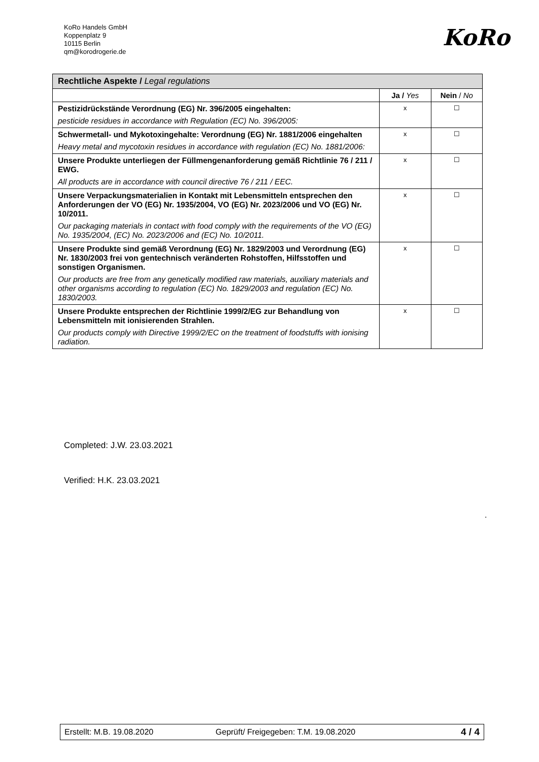KoRo Handels GmbH
Koppenplatz 9
10115 Berlin
qm@korodrogerie.de
KoRo
| Rechtliche Aspekte / Legal regulations | | |
| --- | --- | --- |
| | Ja / Yes | Nein / No |
| Pestizidrückstände Verordnung (EG) Nr. 396/2005 eingehalten: pesticide residues in accordance with Regulation (EC) No. 396/2005: | x | ☐ |
| Schwermetall- und Mykotoxingehalte: Verordnung (EG) Nr. 1881/2006 eingehalten Heavy metal and mycotoxin residues in accordance with regulation (EC) No. 1881/2006: | x | ☐ |
| Unsere Produkte unterliegen der Füllmengenanforderung gemäß Richtlinie 76 / 211 / EWG. All products are in accordance with council directive 76 / 211 / EEC. | x | ☐ |
| Unsere Verpackungsmaterialien in Kontakt mit Lebensmitteln entsprechen den Anforderungen der VO (EG) Nr. 1935/2004, VO (EG) Nr. 2023/2006 und VO (EG) Nr. 10/2011. Our packaging materials in contact with food comply with the requirements of the VO (EG) No. 1935/2004, (EC) No. 2023/2006 and (EC) No. 10/2011. | x | ☐ |
| Unsere Produkte sind gemäß Verordnung (EG) Nr. 1829/2003 und Verordnung (EG) Nr. 1830/2003 frei von gentechnisch veränderten Rohstoffen, Hilfsstoffen und sonstigen Organismen. Our products are free from any genetically modified raw materials, auxiliary materials and other organisms according to regulation (EC) No. 1829/2003 and regulation (EC) No. 1830/2003. | x | ☐ |
| Unsere Produkte entsprechen der Richtlinie 1999/2/EG zur Behandlung von Lebensmitteln mit ionisierenden Strahlen. Our products comply with Directive 1999/2/EC on the treatment of foodstuffs with ionising radiation. | x | ☐ |
Completed: J.W. 23.03.2021
Verified: H.K. 23.03.2021
.
| Erstellt: M.B. 19.08.2020 | Geprüft/ Freigegeben: T.M. 19.08.2020 | 4 / 4 |